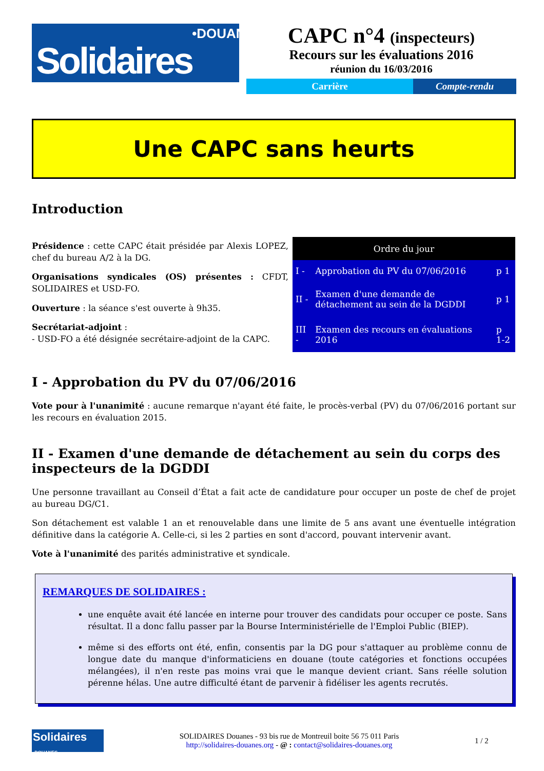Solidaires •DOUANES
CAPC n°4 (inspecteurs)
Recours sur les évaluations 2016
réunion du 16/03/2016
Carrière Compte-rendu
Une CAPC sans heurts
Introduction
Présidence : cette CAPC était présidée par Alexis LOPEZ, chef du bureau A/2 à la DG.
Organisations syndicales (OS) présentes : CFDT, SOLIDAIRES et USD-FO.
Ouverture : la séance s'est ouverte à 9h35.
Secrétariat-adjoint :
- USD-FO a été désignée secrétaire-adjoint de la CAPC.
| Ordre du jour | | |
| --- | --- | --- |
| I - | Approbation du PV du 07/06/2016 | p 1 |
| II - | Examen d'une demande de détachement au sein de la DGDDI | p 1 |
| III - | Examen des recours en évaluations 2016 | p 1-2 |
I - Approbation du PV du 07/06/2016
Vote pour à l'unanimité : aucune remarque n'ayant été faite, le procès-verbal (PV) du 07/06/2016 portant sur les recours en évaluation 2015.
II - Examen d'une demande de détachement au sein du corps des inspecteurs de la DGDDI
Une personne travaillant au Conseil d’État a fait acte de candidature pour occuper un poste de chef de projet au bureau DG/C1.
Son détachement est valable 1 an et renouvelable dans une limite de 5 ans avant une éventuelle intégration définitive dans la catégorie A. Celle-ci, si les 2 parties en sont d'accord, pouvant intervenir avant.
Vote à l'unanimité des parités administrative et syndicale.
REMARQUES DE SOLIDAIRES :
une enquête avait été lancée en interne pour trouver des candidats pour occuper ce poste. Sans résultat. Il a donc fallu passer par la Bourse Interministérielle de l'Emploi Public (BIEP).
même si des efforts ont été, enfin, consentis par la DG pour s'attaquer au problème connu de longue date du manque d'informaticiens en douane (toute catégories et fonctions occupées mélangées), il n'en reste pas moins vrai que le manque devient criant. Sans réelle solution pérenne hélas. Une autre difficulté étant de parvenir à fidéliser les agents recrutés.
Solidaires •DOUANES
SOLIDAIRES Douanes - 93 bis rue de Montreuil boite 56 75 011 Paris
http://solidaires-douanes.org - @ : contact@solidaires-douanes.org
1 / 2